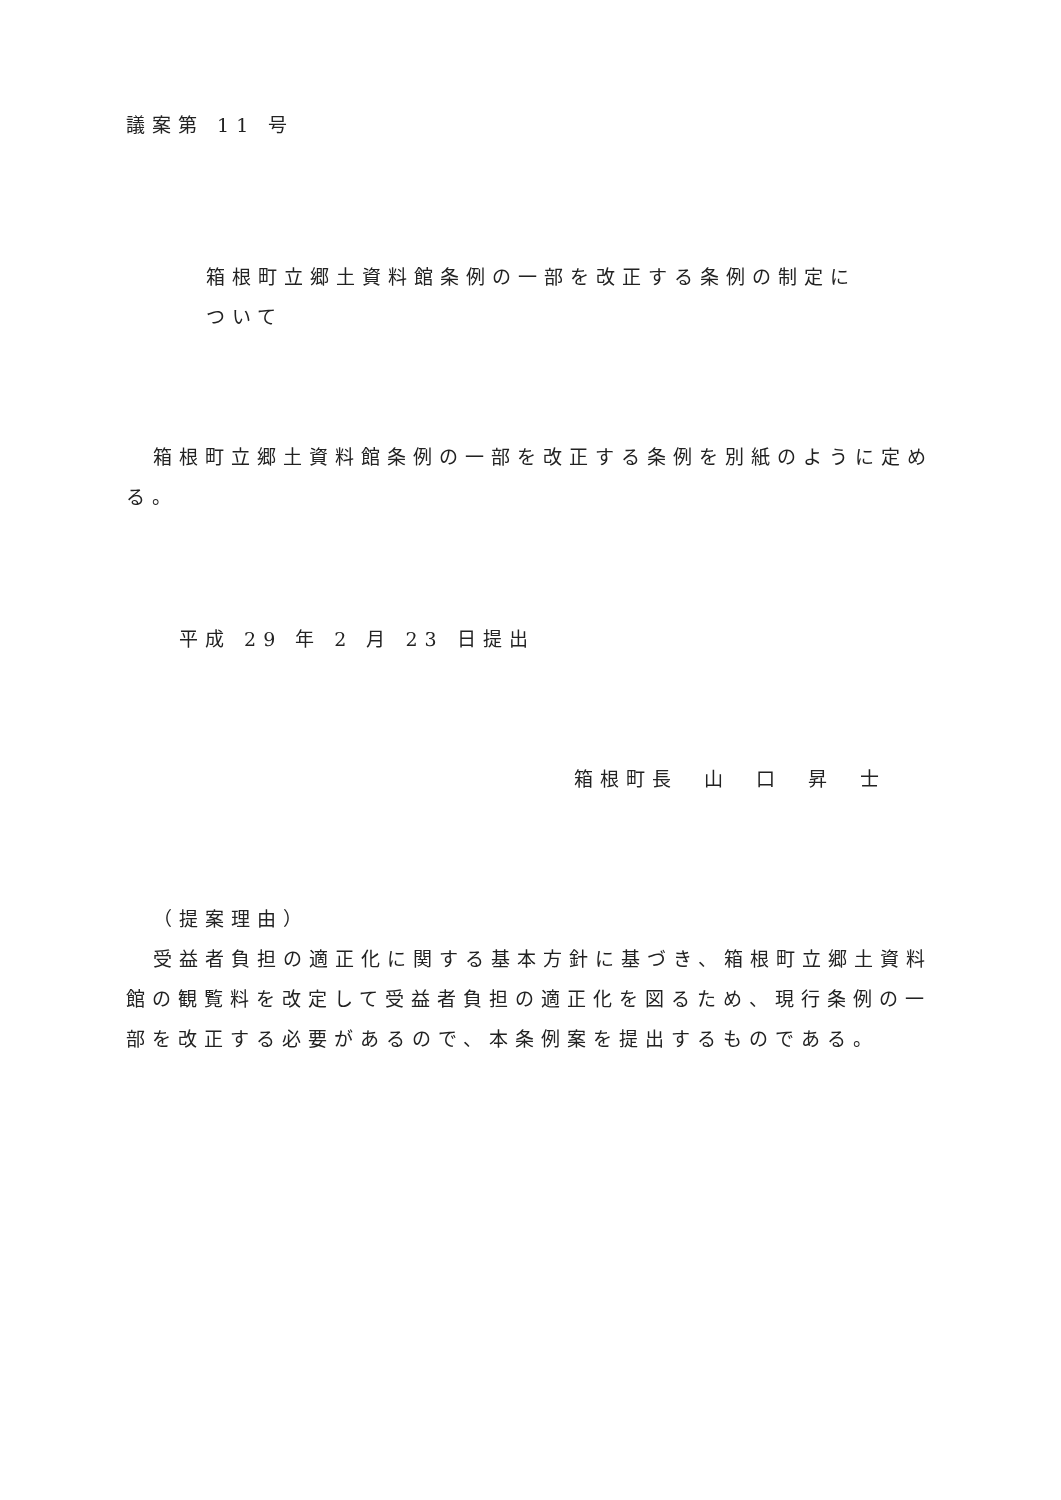議案第 11 号
箱根町立郷土資料館条例の一部を改正する条例の制定に
ついて
箱根町立郷土資料館条例の一部を改正する条例を別紙のように定める。
平成 29 年 2 月 23 日提出
箱根町長　山　口　昇　士
（提案理由）
受益者負担の適正化に関する基本方針に基づき、箱根町立郷土資料館の観覧料を改定して受益者負担の適正化を図るため、現行条例の一部を改正する必要があるので、本条例案を提出するものである。